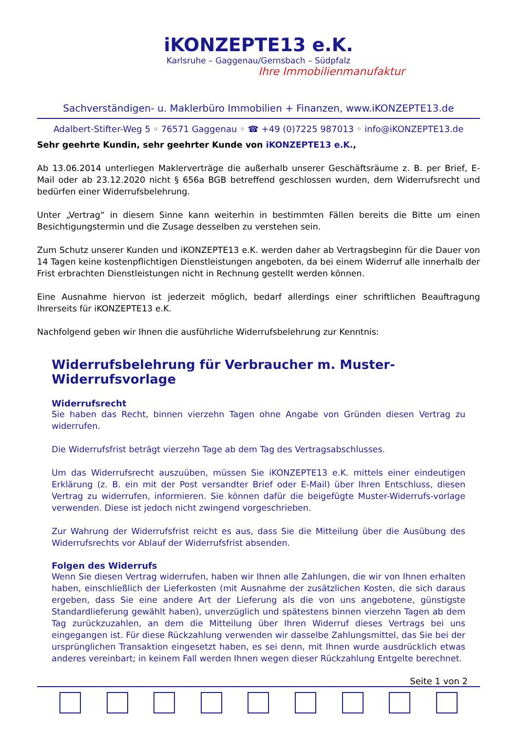iKONZEPTE13 e.K.
Karlsruhe – Gaggenau/Gernsbach – Südpfalz
Ihre Immobilienmanufaktur
Sachverständigen- u. Maklerbüro Immobilien + Finanzen, www.iKONZEPTE13.de
Adalbert-Stifter-Weg 5 ◦ 76571 Gaggenau ◦ ☎ +49 (0)7225 987013 ◦ info@iKONZEPTE13.de
Sehr geehrte Kundin, sehr geehrter Kunde von iKONZEPTE13 e.K.,
Ab 13.06.2014 unterliegen Maklerverträge die außerhalb unserer Geschäftsräume z. B. per Brief, E-Mail oder ab 23.12.2020 nicht § 656a BGB betreffend geschlossen wurden, dem Widerrufsrecht und bedürfen einer Widerrufsbelehrung.
Unter „Vertrag“ in diesem Sinne kann weiterhin in bestimmten Fällen bereits die Bitte um einen Besichtigungstermin und die Zusage desselben zu verstehen sein.
Zum Schutz unserer Kunden und iKONZEPTE13 e.K. werden daher ab Vertragsbeginn für die Dauer von 14 Tagen keine kostenpflichtigen Dienstleistungen angeboten, da bei einem Widerruf alle innerhalb der Frist erbrachten Dienstleistungen nicht in Rechnung gestellt werden können.
Eine Ausnahme hiervon ist jederzeit möglich, bedarf allerdings einer schriftlichen Beauftragung Ihrerseits für iKONZEPTE13 e.K.
Nachfolgend geben wir Ihnen die ausführliche Widerrufsbelehrung zur Kenntnis:
Widerrufsbelehrung für Verbraucher m. Muster-Widerrufsvorlage
Widerrufsrecht
Sie haben das Recht, binnen vierzehn Tagen ohne Angabe von Gründen diesen Vertrag zu widerrufen.
Die Widerrufsfrist beträgt vierzehn Tage ab dem Tag des Vertragsabschlusses.
Um das Widerrufsrecht auszuüben, müssen Sie iKONZEPTE13 e.K. mittels einer eindeutigen Erklärung (z. B. ein mit der Post versandter Brief oder E-Mail) über Ihren Entschluss, diesen Vertrag zu widerrufen, informieren. Sie können dafür die beigefügte Muster-Widerrufs-vorlage verwenden. Diese ist jedoch nicht zwingend vorgeschrieben.
Zur Wahrung der Widerrufsfrist reicht es aus, dass Sie die Mitteilung über die Ausübung des Widerrufsrechts vor Ablauf der Widerrufsfrist absenden.
Folgen des Widerrufs
Wenn Sie diesen Vertrag widerrufen, haben wir Ihnen alle Zahlungen, die wir von Ihnen erhalten haben, einschließlich der Lieferkosten (mit Ausnahme der zusätzlichen Kosten, die sich daraus ergeben, dass Sie eine andere Art der Lieferung als die von uns angebotene, günstigste Standardlieferung gewählt haben), unverzüglich und spätestens binnen vierzehn Tagen ab dem Tag zurückzuzahlen, an dem die Mitteilung über Ihren Widerruf dieses Vertrags bei uns eingegangen ist. Für diese Rückzahlung verwenden wir dasselbe Zahlungsmittel, das Sie bei der ursprünglichen Transaktion eingesetzt haben, es sei denn, mit Ihnen wurde ausdrücklich etwas anderes vereinbart; in keinem Fall werden Ihnen wegen dieser Rückzahlung Entgelte berechnet.
Seite 1 von 2